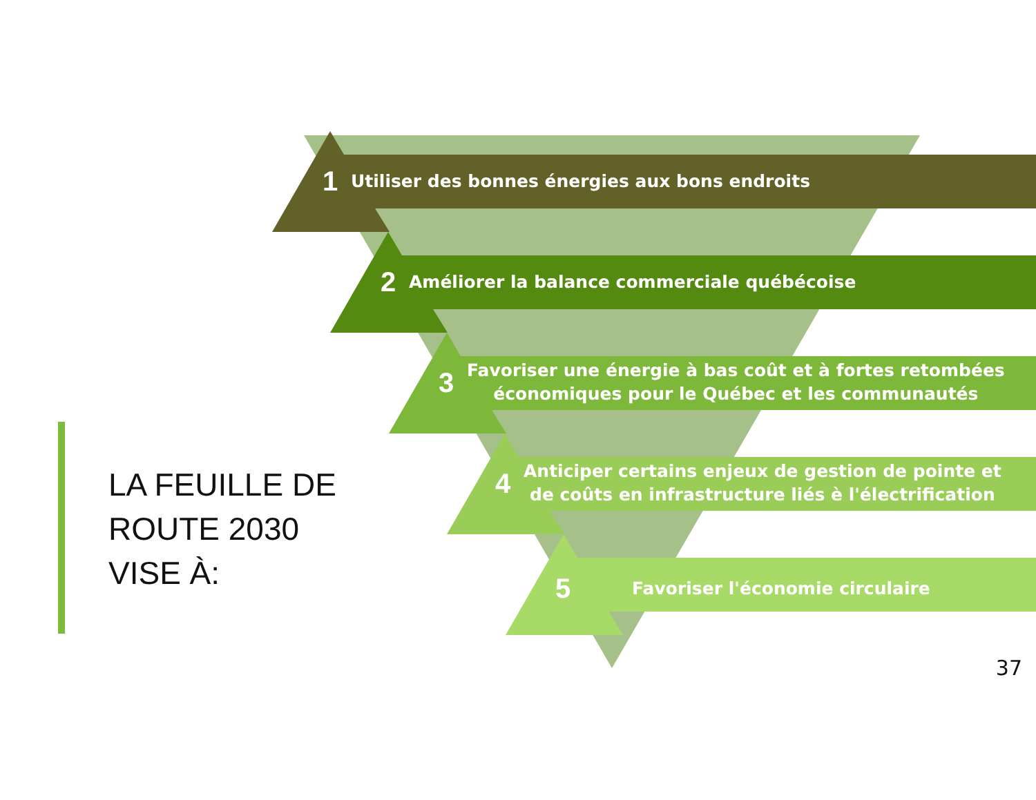LA FEUILLE DE
ROUTE 2030
VISE À:
1 Utiliser des bonnes énergies aux bons endroits
2 Améliorer la balance commerciale québécoise
3 Favoriser une énergie à bas coût et à fortes retombées
économiques pour le Québec et les communautés
4 Anticiper certains enjeux de gestion de pointe et
de coûts en infrastructure liés è l'électrification
5 Favoriser l'économie circulaire
37